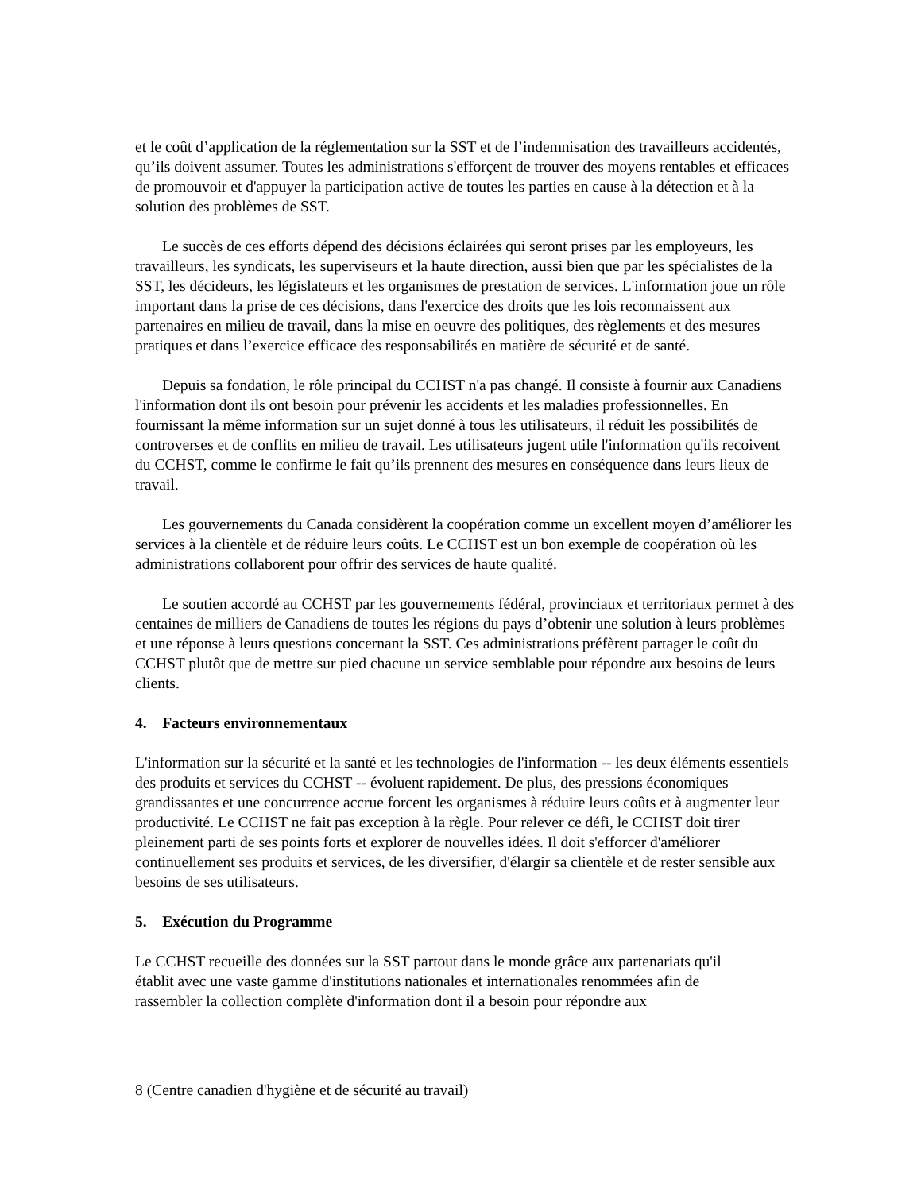et le coût d’application de la réglementation sur la SST et de l’indemnisation des travailleurs accidentés, qu’ils doivent assumer. Toutes les administrations s'efforçent de trouver des moyens rentables et efficaces de promouvoir et d'appuyer la participation active de toutes les parties en cause à la détection et à la solution des problèmes de SST.
Le succès de ces efforts dépend des décisions éclairées qui seront prises par les employeurs, les travailleurs, les syndicats, les superviseurs et la haute direction, aussi bien que par les spécialistes de la SST, les décideurs, les législateurs et les organismes de prestation de services. L'information joue un rôle important dans la prise de ces décisions, dans l'exercice des droits que les lois reconnaissent aux partenaires en milieu de travail, dans la mise en oeuvre des politiques, des règlements et des mesures pratiques et dans l’exercice efficace des responsabilités en matière de sécurité et de santé.
Depuis sa fondation, le rôle principal du CCHST n'a pas changé. Il consiste à fournir aux Canadiens l'information dont ils ont besoin pour prévenir les accidents et les maladies professionnelles. En fournissant la même information sur un sujet donné à tous les utilisateurs, il réduit les possibilités de controverses et de conflits en milieu de travail. Les utilisateurs jugent utile l'information qu'ils recoivent du CCHST, comme le confirme le fait qu’ils prennent des mesures en conséquence dans leurs lieux de travail.
Les gouvernements du Canada considèrent la coopération comme un excellent moyen d’améliorer les services à la clientèle et de réduire leurs coûts. Le CCHST est un bon exemple de coopération où les administrations collaborent pour offrir des services de haute qualité.
Le soutien accordé au CCHST par les gouvernements fédéral, provinciaux et territoriaux permet à des centaines de milliers de Canadiens de toutes les régions du pays d’obtenir une solution à leurs problèmes et une réponse à leurs questions concernant la SST. Ces administrations préfèrent partager le coût du CCHST plutôt que de mettre sur pied chacune un service semblable pour répondre aux besoins de leurs clients.
4. Facteurs environnementaux
L'information sur la sécurité et la santé et les technologies de l'information -- les deux éléments essentiels des produits et services du CCHST -- évoluent rapidement. De plus, des pressions économiques grandissantes et une concurrence accrue forcent les organismes à réduire leurs coûts et à augmenter leur productivité. Le CCHST ne fait pas exception à la règle. Pour relever ce défi, le CCHST doit tirer pleinement parti de ses points forts et explorer de nouvelles idées. Il doit s'efforcer d'améliorer continuellement ses produits et services, de les diversifier, d'élargir sa clientèle et de rester sensible aux besoins de ses utilisateurs.
5. Exécution du Programme
Le CCHST recueille des données sur la SST partout dans le monde grâce aux partenariats qu'il établit avec une vaste gamme d'institutions nationales et internationales renommées afin de rassembler la collection complète d'information dont il a besoin pour répondre aux
8 (Centre canadien d'hygiène et de sécurité au travail)